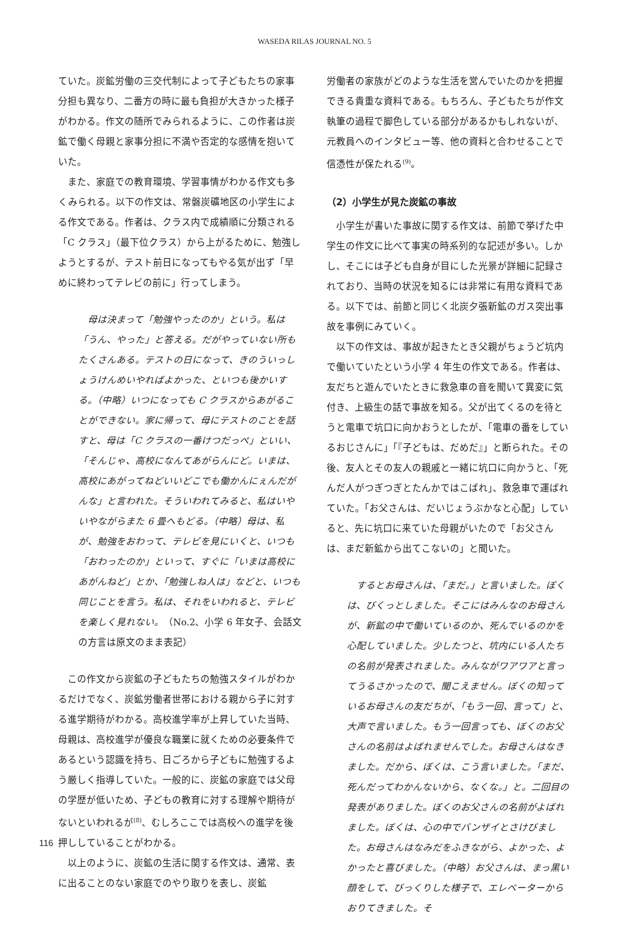WASEDA RILAS JOURNAL NO. 5
ていた。炭鉱労働の三交代制によって子どもたちの家事分担も異なり、二番方の時に最も負担が大きかった様子がわかる。作文の随所でみられるように、この作者は炭鉱で働く母親と家事分担に不満や否定的な感情を抱いていた。
また、家庭での教育環境、学習事情がわかる作文も多くみられる。以下の作文は、常磐炭礦地区の小学生による作文である。作者は、クラス内で成績順に分類される「C クラス」（最下位クラス）から上がるために、勉強しようとするが、テスト前日になってもやる気が出ず「早めに終わってテレビの前に」行ってしまう。
母は決まって「勉強やったのか」という。私は「うん、やった」と答える。だがやっていない所もたくさんある。テストの日になって、きのういっしょうけんめいやればよかった、といつも後かいする。（中略）いつになっても C クラスからあがることができない。家に帰って、母にテストのことを話すと、母は「C クラスの一番けつだっぺ」といい、「そんじゃ、高校になんてあがらんにど。いまは、高校にあがってねどいいどこでも働かんにぇんだがんな」と言われた。そういわれてみると、私はいやいやながらまた 6 畳へもどる。（中略）母は、私が、勉強をおわって、テレビを見にいくと、いつも「おわったのか」といって、すぐに「いまは高校にあがんねど」とか、「勉強しね人は」などと、いつも同じことを言う。私は、それをいわれると、テレビを楽しく見れない。（No.2、小学 6 年女子、会話文の方言は原文のまま表記）
この作文から炭鉱の子どもたちの勉強スタイルがわかるだけでなく、炭鉱労働者世帯における親から子に対する進学期待がわかる。高校進学率が上昇していた当時、母親は、高校進学が優良な職業に就くための必要条件であるという認識を持ち、日ごろから子どもに勉強するよう厳しく指導していた。一般的に、炭鉱の家庭では父母の学歴が低いため、子どもの教育に対する理解や期待がないといわれるが<sup>(8)</sup>、むしろここでは高校への進学を後押ししていることがわかる。
以上のように、炭鉱の生活に関する作文は、通常、表に出ることのない家庭でのやり取りを表し、炭鉱
労働者の家族がどのような生活を営んでいたのかを把握できる貴重な資料である。もちろん、子どもたちが作文執筆の過程で脚色している部分があるかもしれないが、元教員へのインタビュー等、他の資料と合わせることで信憑性が保たれる<sup>(9)</sup>。
（2）小学生が見た炭鉱の事故
小学生が書いた事故に関する作文は、前節で挙げた中学生の作文に比べて事実の時系列的な記述が多い。しかし、そこには子ども自身が目にした光景が詳細に記録されており、当時の状況を知るには非常に有用な資料である。以下では、前節と同じく北炭夕張新鉱のガス突出事故を事例にみていく。
以下の作文は、事故が起きたとき父親がちょうど坑内で働いていたという小学 4 年生の作文である。作者は、友だちと遊んでいたときに救急車の音を聞いて異変に気付き、上級生の話で事故を知る。父が出てくるのを待とうと電車で坑口に向かおうとしたが、「電車の番をしているおじさんに」「『子どもは、だめだ』」と断られた。その後、友人とその友人の親戚と一緒に坑口に向かうと、「死んだ人がつぎつぎとたんかではこばれ」、救急車で運ばれていた。「お父さんは、だいじょうぶかなと心配」していると、先に坑口に来ていた母親がいたので「お父さんは、まだ新鉱から出てこないの」と聞いた。
するとお母さんは、「まだ。」と言いました。ぼくは、びくっとしました。そこにはみんなのお母さんが、新鉱の中で働いているのか、死んでいるのかを心配していました。少したつと、坑内にいる人たちの名前が発表されました。みんながワアワアと言ってうるさかったので、聞こえません。ぼくの知っているお母さんの友だちが、「もう一回、言って」と、大声で言いました。もう一回言っても、ぼくのお父さんの名前はよばれませんでした。お母さんはなきました。だから、ぼくは、こう言いました。「まだ、死んだってわかんないから、なくな。」と。二回目の発表がありました。ぼくのお父さんの名前がよばれました。ぼくは、心の中でバンザイとさけびました。お母さんはなみだをふきながら、よかった、よかったと喜びました。（中略）お父さんは、まっ黒い顔をして、びっくりした様子で、エレベーターからおりてきました。そ
116